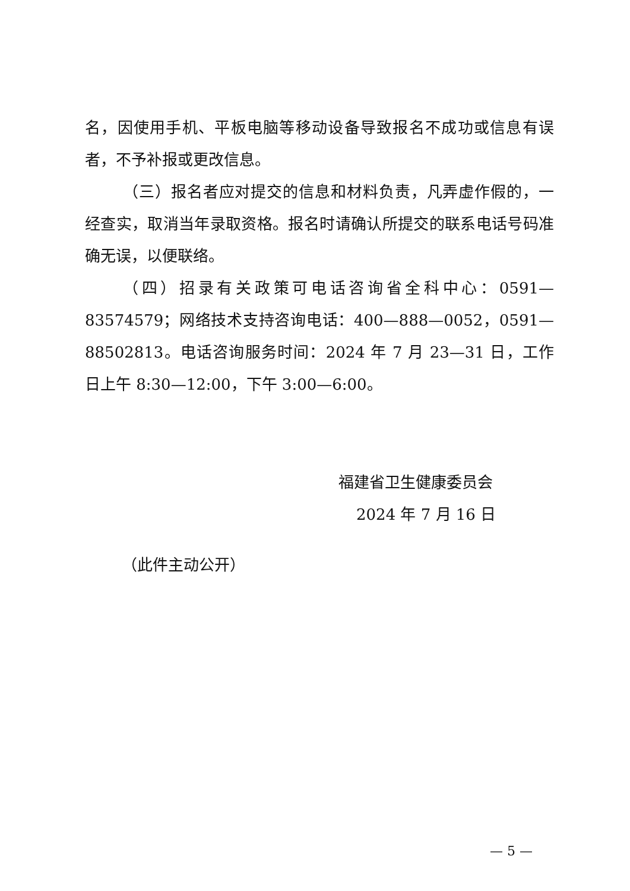名，因使用手机、平板电脑等移动设备导致报名不成功或信息有误者，不予补报或更改信息。
（三）报名者应对提交的信息和材料负责，凡弄虚作假的，一经查实，取消当年录取资格。报名时请确认所提交的联系电话号码准确无误，以便联络。
（四）招录有关政策可电话咨询省全科中心：0591—83574579；网络技术支持咨询电话：400—888—0052，0591—88502813。电话咨询服务时间：2024 年 7 月 23—31 日，工作日上午 8:30—12:00，下午 3:00—6:00。
福建省卫生健康委员会
2024 年 7 月 16 日
（此件主动公开）
— 5 —